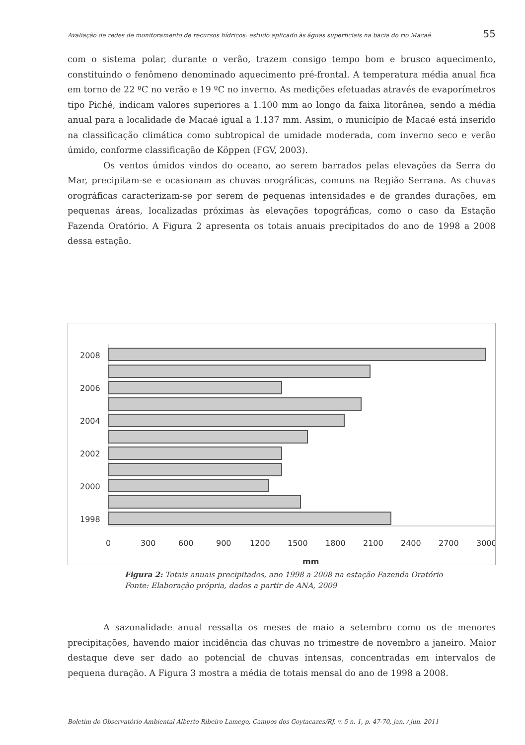Avaliação de redes de monitoramento de recursos hídricos: estudo aplicado às águas superficiais na bacia do rio Macaé 55
com o sistema polar, durante o verão, trazem consigo tempo bom e brusco aquecimento, constituindo o fenômeno denominado aquecimento pré-frontal. A temperatura média anual fica em torno de 22 ºC no verão e 19 ºC no inverno. As medições efetuadas através de evaporímetros tipo Piché, indicam valores superiores a 1.100 mm ao longo da faixa litorânea, sendo a média anual para a localidade de Macaé igual a 1.137 mm. Assim, o município de Macaé está inserido na classificação climática como subtropical de umidade moderada, com inverno seco e verão úmido, conforme classificação de Köppen (FGV, 2003).
Os ventos úmidos vindos do oceano, ao serem barrados pelas elevações da Serra do Mar, precipitam-se e ocasionam as chuvas orográficas, comuns na Região Serrana. As chuvas orográficas caracterizam-se por serem de pequenas intensidades e de grandes durações, em pequenas áreas, localizadas próximas às elevações topográficas, como o caso da Estação Fazenda Oratório. A Figura 2 apresenta os totais anuais precipitados do ano de 1998 a 2008 dessa estação.
2008
2006
2004
2002
2000
1998
0
300
600
900
1200
1500
1800
2100
2400
2700
3000
mm
Figura 2: Totais anuais precipitados, ano 1998 a 2008 na estação Fazenda Oratório
Fonte: Elaboração própria, dados a partir de ANA, 2009
A sazonalidade anual ressalta os meses de maio a setembro como os de menores precipitações, havendo maior incidência das chuvas no trimestre de novembro a janeiro. Maior destaque deve ser dado ao potencial de chuvas intensas, concentradas em intervalos de pequena duração. A Figura 3 mostra a média de totais mensal do ano de 1998 a 2008.
Boletim do Observatório Ambiental Alberto Ribeiro Lamego, Campos dos Goytacazes/RJ, v. 5 n. 1, p. 47-70, jan. / jun. 2011